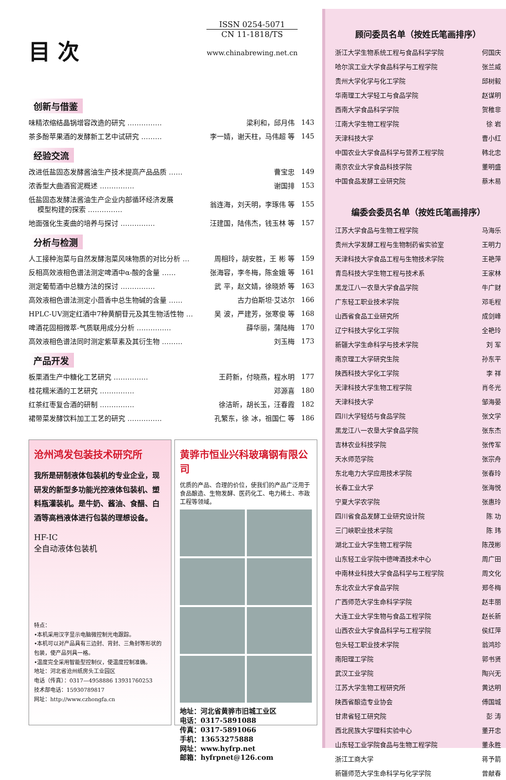目 次
ISSN 0254-5071
CN 11-1818/TS
www.chinabrewing.net.cn
创新与借鉴
| 味精浓缩结晶锅增容改造的研究 …………… | 梁利和，邱月伟 | 143 |
| 茶多酚苹果酒的发酵新工艺中试研究 ……… | 李一婧，谢天柱，马伟超 等 | 145 |
经验交流
| 改进低盐固态发酵酱油生产技术提高产品品质 …… | 曹宝忠 | 149 |
| 浓香型大曲酒窖泥概述 …………… | 谢国排 | 153 |
| 低盐固态发酵法酱油生产企业内部循环经济发展 模型构建的探索 …………… | 翁连海，刘天明，李琢伟 等 | 155 |
| 地面强化生麦曲的培养与探讨 …………… | 汪建国，陆伟杰，钱玉林 等 | 157 |
分析与检测
| 人工接种泡菜与自然发酵泡菜风味物质的对比分析 … | 周相玲，胡安胜，王 彬 等 | 159 |
| 反相高效液相色谱法测定啤酒中α-酸的含量 …… | 张海容，李冬梅，陈金娥 等 | 161 |
| 测定葡萄酒中总糖方法的探讨 …………… | 武 平，赵文婧，徐晓娇 等 | 163 |
| 高效液相色谱法测定小茴香中总生物碱的含量 …… | 古力伯斯坦·艾达尔 | 166 |
| HPLC-UV测定红酒中7种黄酮苷元及其生物活性物 … | 吴 波，严建芳，张寒俊 等 | 168 |
| 啤酒花固相微萃-气质联用成分分析 …………… | 薛华丽，蒲陆梅 | 170 |
| 高效液相色谱法同时测定紫草素及其衍生物 ……… | 刘玉梅 | 173 |
产品开发
| 板栗酒生产中糖化工艺研究 …………… | 王莳新，付晓燕，程水明 | 177 |
| 桂花糯米酒的工艺研究 …………… | 邓源喜 | 180 |
| 红茶红枣复合酒的研制 …………… | 徐洁昕，胡长玉，汪春霞 | 182 |
| 裙带菜发酵饮料加工工艺的研究 …………… | 孔繁东，徐 冰，祖国仁 等 | 186 |
沧州鸿发包装技术研究所
我所是研制液体包装机的专业企业，现研发的新型多功能光控液体包装机、塑料瓶灌装机。是牛奶、酱油、食醋、白酒等高档液体进行包装的理想设备。
HF-IC
全自动液体包装机
特点：
•本机采用汉字显示电脑微控制光电跟踪。
•本机可以对产品具有三边封、背封、三角封等形状的包装，使产品列具一格。
•温度完全采用智能型控制仪，使温度控制准确。
地址：河北省沧州纸房头工业园区
电话（传真）：0317—4958886 13931760253
技术部电话：15930789817
网址：http://www.czhongfa.cn
黄骅市恒业兴科玻璃钢有限公司
优质的产品、合理的价位，使我们的产品广泛用于食品酿造、生物发酵、医药化工、电力稀土、市政工程等领域。
地址：河北省黄骅市旧城工业区
电话：0317-5891088
传真：0317-5891066
手机：13653275888
网址：www.hyfrp.net
邮箱：hyfrpnet@126.com
顾问委员名单（按姓氏笔画排序）
| 浙江大学生物系统工程与食品科学学院 | 何国庆 |
| 哈尔滨工业大学食品科学与工程学院 | 张兰威 |
| 贵州大学化学与化工学院 | 邱树毅 |
| 华南理工大学轻工与食品学院 | 赵谋明 |
| 西南大学食品科学学院 | 贺稚非 |
| 江南大学生物工程学院 | 徐 岩 |
| 天津科技大学 | 曹小红 |
| 中国农业大学食品科学与营养工程学院 | 韩北忠 |
| 南京农业大学食品科技学院 | 董明盛 |
| 中国食品发酵工业研究院 | 蔡木易 |
编委会委员名单（按姓氏笔画排序）
| 江苏大学食品与生物工程学院 | 马海乐 |
| 贵州大学发酵工程与生物制药省实验室 | 王明力 |
| 天津科技大学食品工程与生物技术学院 | 王艳萍 |
| 青岛科技大学生物工程与技术系 | 王家林 |
| 黑龙江八一农垦大学食品学院 | 牛广财 |
| 广东轻工职业技术学院 | 邓毛程 |
| 山西省食品工业研究所 | 成剑峰 |
| 辽宁科技大学化工学院 | 全艳玲 |
| 新疆大学生命科学与技术学院 | 刘 军 |
| 南京理工大学研究生院 | 孙东平 |
| 陕西科技大学化工学院 | 李 祥 |
| 天津科技大学生物工程学院 | 肖冬光 |
| 天津科技大学 | 邹海晏 |
| 四川大学轻纺与食品学院 | 张文学 |
| 黑龙江八一农垦大学食品学院 | 张东杰 |
| 吉林农业科技学院 | 张传军 |
| 天水师范学院 | 张宗舟 |
| 东北电力大学应用技术学院 | 张春玲 |
| 长春工业大学 | 张海悦 |
| 宁夏大学农学院 | 张惠玲 |
| 四川省食品发酵工业研究设计院 | 陈 功 |
| 三门峡职业技术学院 | 陈 玮 |
| 湖北工业大学生物工程学院 | 陈茂彬 |
| 山东轻工业学院中德啤酒技术中心 | 周广田 |
| 中南林业科技大学食品科学与工程学院 | 周文化 |
| 东北农业大学食品学院 | 郑冬梅 |
| 广西师范大学生命科学学院 | 赵丰丽 |
| 大连工业大学生物与食品工程学院 | 赵长新 |
| 山西农业大学食品科学与工程学院 | 侯红萍 |
| 包头轻工职业技术学院 | 翁鸿珍 |
| 南阳理工学院 | 郭书贤 |
| 武汉工业学院 | 陶兴无 |
| 江苏大学生物工程研究所 | 黄达明 |
| 陕西省酿造专业协会 | 傅国城 |
| 甘肃省轻工研究院 | 彭 涛 |
| 西北民族大学理科实验中心 | 董开忠 |
| 山东轻工业学院食品与生物工程学院 | 董永胜 |
| 浙江工商大学 | 蒋予箭 |
| 新疆师范大学生命科学与化学学院 | 曾献春 |